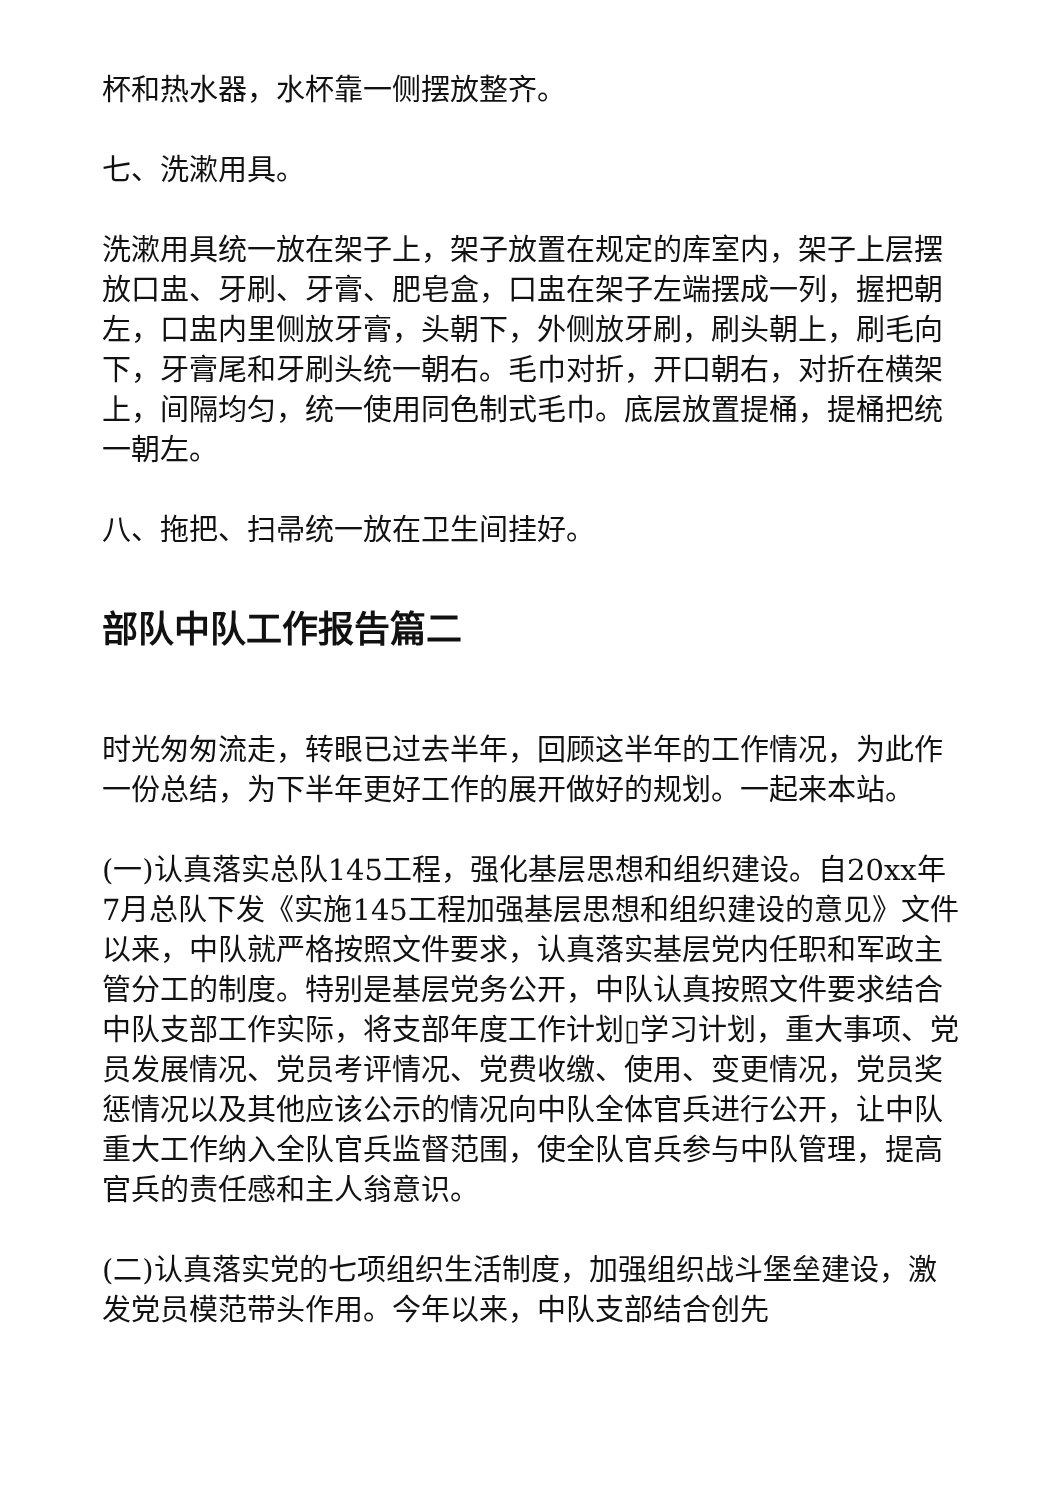杯和热水器，水杯靠一侧摆放整齐。
七、洗漱用具。
洗漱用具统一放在架子上，架子放置在规定的库室内，架子上层摆放口盅、牙刷、牙膏、肥皂盒，口盅在架子左端摆成一列，握把朝左，口盅内里侧放牙膏，头朝下，外侧放牙刷，刷头朝上，刷毛向下，牙膏尾和牙刷头统一朝右。毛巾对折，开口朝右，对折在横架上，间隔均匀，统一使用同色制式毛巾。底层放置提桶，提桶把统一朝左。
八、拖把、扫帚统一放在卫生间挂好。
部队中队工作报告篇二
时光匆匆流走，转眼已过去半年，回顾这半年的工作情况，为此作一份总结，为下半年更好工作的展开做好的规划。一起来本站。
(一)认真落实总队145工程，强化基层思想和组织建设。自20xx年7月总队下发《实施145工程加强基层思想和组织建设的意见》文件以来，中队就严格按照文件要求，认真落实基层党内任职和军政主管分工的制度。特别是基层党务公开，中队认真按照文件要求结合中队支部工作实际，将支部年度工作计划▯学习计划，重大事项、党员发展情况、党员考评情况、党费收缴、使用、变更情况，党员奖惩情况以及其他应该公示的情况向中队全体官兵进行公开，让中队重大工作纳入全队官兵监督范围，使全队官兵参与中队管理，提高官兵的责任感和主人翁意识。
(二)认真落实党的七项组织生活制度，加强组织战斗堡垒建设，激发党员模范带头作用。今年以来，中队支部结合创先